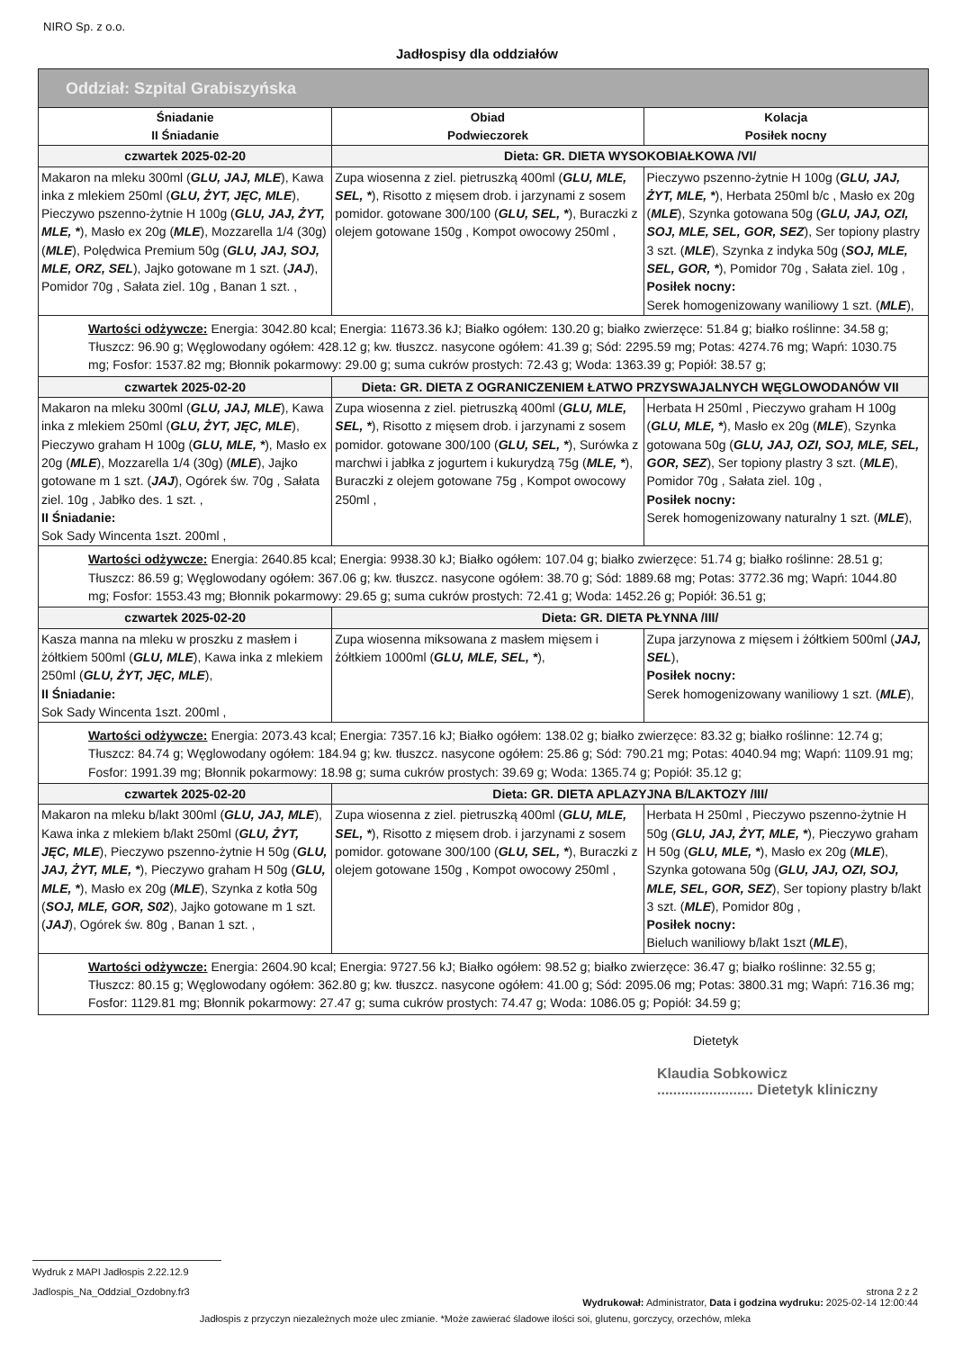NIRO Sp. z o.o.
Jadłospisy dla oddziałów
| Oddział: Szpital Grabiszyńska | | |
| --- | --- | --- |
| Śniadanie II Śniadanie | Obiad Podwieczorek | Kolacja Posiłek nocny |
| czwartek 2025-02-20 | Dieta: GR. DIETA WYSOKOBIAŁKOWA /VI/ | |
| Makaron na mleku 300ml ( GLU, JAJ, MLE ), Kawa inka z mlekiem 250ml ( GLU, ŻYT, JĘC, MLE ), Pieczywo pszenno-żytnie H 100g ( GLU, JAJ, ŻYT, MLE, * ), Masło ex 20g ( MLE ), Mozzarella 1/4 (30g) ( MLE ), Polędwica Premium 50g ( GLU, JAJ, SOJ, MLE, ORZ, SEL ), Jajko gotowane m 1 szt. ( JAJ ), Pomidor 70g , Sałata ziel. 10g , Banan 1 szt. , | Zupa wiosenna z ziel. pietruszką 400ml ( GLU, MLE, SEL, * ), Risotto z mięsem drob. i jarzynami z sosem pomidor. gotowane 300/100 ( GLU, SEL, * ), Buraczki z olejem gotowane 150g , Kompot owocowy 250ml , | Pieczywo pszenno-żytnie H 100g ( GLU, JAJ, ŻYT, MLE, * ), Herbata 250ml b/c , Masło ex 20g ( MLE ), Szynka gotowana 50g ( GLU, JAJ, OZI, SOJ, MLE, SEL, GOR, SEZ ), Ser topiony plastry 3 szt. ( MLE ), Szynka z indyka 50g ( SOJ, MLE, SEL, GOR, * ), Pomidor 70g , Sałata ziel. 10g , Posiłek nocny: Serek homogenizowany waniliowy 1 szt. ( MLE ), |
| Wartości odżywcze: Energia: 3042.80 kcal; Energia: 11673.36 kJ; Białko ogółem: 130.20 g; białko zwierzęce: 51.84 g; białko roślinne: 34.58 g; Tłuszcz: 96.90 g; Węglowodany ogółem: 428.12 g; kw. tłuszcz. nasycone ogółem: 41.39 g; Sód: 2295.59 mg; Potas: 4274.76 mg; Wapń: 1030.75 mg; Fosfor: 1537.82 mg; Błonnik pokarmowy: 29.00 g; suma cukrów prostych: 72.43 g; Woda: 1363.39 g; Popiół: 38.57 g; | | |
| czwartek 2025-02-20 | Dieta: GR. DIETA Z OGRANICZENIEM ŁATWO PRZYSWAJALNYCH WĘGLOWODANÓW VII | |
| Makaron na mleku 300ml ( GLU, JAJ, MLE ), Kawa inka z mlekiem 250ml ( GLU, ŻYT, JĘC, MLE ), Pieczywo graham H 100g ( GLU, MLE, * ), Masło ex 20g ( MLE ), Mozzarella 1/4 (30g) ( MLE ), Jajko gotowane m 1 szt. ( JAJ ), Ogórek św. 70g , Sałata ziel. 10g , Jabłko des. 1 szt. , II Śniadanie: Sok Sady Wincenta 1szt. 200ml , | Zupa wiosenna z ziel. pietruszką 400ml ( GLU, MLE, SEL, * ), Risotto z mięsem drob. i jarzynami z sosem pomidor. gotowane 300/100 ( GLU, SEL, * ), Surówka z marchwi i jabłka z jogurtem i kukurydzą 75g ( MLE, * ), Buraczki z olejem gotowane 75g , Kompot owocowy 250ml , | Herbata H 250ml , Pieczywo graham H 100g ( GLU, MLE, * ), Masło ex 20g ( MLE ), Szynka gotowana 50g ( GLU, JAJ, OZI, SOJ, MLE, SEL, GOR, SEZ ), Ser topiony plastry 3 szt. ( MLE ), Pomidor 70g , Sałata ziel. 10g , Posiłek nocny: Serek homogenizowany naturalny 1 szt. ( MLE ), |
| Wartości odżywcze: Energia: 2640.85 kcal; Energia: 9938.30 kJ; Białko ogółem: 107.04 g; białko zwierzęce: 51.74 g; białko roślinne: 28.51 g; Tłuszcz: 86.59 g; Węglowodany ogółem: 367.06 g; kw. tłuszcz. nasycone ogółem: 38.70 g; Sód: 1889.68 mg; Potas: 3772.36 mg; Wapń: 1044.80 mg; Fosfor: 1553.43 mg; Błonnik pokarmowy: 29.65 g; suma cukrów prostych: 72.41 g; Woda: 1452.26 g; Popiół: 36.51 g; | | |
| czwartek 2025-02-20 | Dieta: GR. DIETA PŁYNNA /III/ | |
| Kasza manna na mleku w proszku z masłem i żółtkiem 500ml ( GLU, MLE ), Kawa inka z mlekiem 250ml ( GLU, ŻYT, JĘC, MLE ), II Śniadanie: Sok Sady Wincenta 1szt. 200ml , | Zupa wiosenna miksowana z masłem mięsem i żółtkiem 1000ml ( GLU, MLE, SEL, * ), | Zupa jarzynowa z mięsem i żółtkiem 500ml ( JAJ, SEL ), Posiłek nocny: Serek homogenizowany waniliowy 1 szt. ( MLE ), |
| Wartości odżywcze: Energia: 2073.43 kcal; Energia: 7357.16 kJ; Białko ogółem: 138.02 g; białko zwierzęce: 83.32 g; białko roślinne: 12.74 g; Tłuszcz: 84.74 g; Węglowodany ogółem: 184.94 g; kw. tłuszcz. nasycone ogółem: 25.86 g; Sód: 790.21 mg; Potas: 4040.94 mg; Wapń: 1109.91 mg; Fosfor: 1991.39 mg; Błonnik pokarmowy: 18.98 g; suma cukrów prostych: 39.69 g; Woda: 1365.74 g; Popiół: 35.12 g; | | |
| czwartek 2025-02-20 | Dieta: GR. DIETA APLAZYJNA B/LAKTOZY /III/ | |
| Makaron na mleku b/lakt 300ml ( GLU, JAJ, MLE ), Kawa inka z mlekiem b/lakt 250ml ( GLU, ŻYT, JĘC, MLE ), Pieczywo pszenno-żytnie H 50g ( GLU, JAJ, ŻYT, MLE, * ), Pieczywo graham H 50g ( GLU, MLE, * ), Masło ex 20g ( MLE ), Szynka z kotła 50g ( SOJ, MLE, GOR, S02 ), Jajko gotowane m 1 szt. ( JAJ ), Ogórek św. 80g , Banan 1 szt. , | Zupa wiosenna z ziel. pietruszką 400ml ( GLU, MLE, SEL, * ), Risotto z mięsem drob. i jarzynami z sosem pomidor. gotowane 300/100 ( GLU, SEL, * ), Buraczki z olejem gotowane 150g , Kompot owocowy 250ml , | Herbata H 250ml , Pieczywo pszenno-żytnie H 50g ( GLU, JAJ, ŻYT, MLE, * ), Pieczywo graham H 50g ( GLU, MLE, * ), Masło ex 20g ( MLE ), Szynka gotowana 50g ( GLU, JAJ, OZI, SOJ, MLE, SEL, GOR, SEZ ), Ser topiony plastry b/lakt 3 szt. ( MLE ), Pomidor 80g , Posiłek nocny: Bieluch waniliowy b/lakt 1szt ( MLE ), |
| Wartości odżywcze: Energia: 2604.90 kcal; Energia: 9727.56 kJ; Białko ogółem: 98.52 g; białko zwierzęce: 36.47 g; białko roślinne: 32.55 g; Tłuszcz: 80.15 g; Węglowodany ogółem: 362.80 g; kw. tłuszcz. nasycone ogółem: 41.00 g; Sód: 2095.06 mg; Potas: 3800.31 mg; Wapń: 716.36 mg; Fosfor: 1129.81 mg; Błonnik pokarmowy: 27.47 g; suma cukrów prostych: 74.47 g; Woda: 1086.05 g; Popiół: 34.59 g; | | |
Dietetyk
Klaudia Sobkowicz
........................ Dietetyk kliniczny
Wydruk z MAPI Jadłospis 2.22.12.9
Jadlospis_Na_Oddzial_Ozdobny.fr3 strona 2 z 2
Wydrukował: Administrator, Data i godzina wydruku: 2025-02-14 12:00:44
Jadłospis z przyczyn niezależnych może ulec zmianie. *Może zawierać śladowe ilości soi, glutenu, gorczycy, orzechów, mleka